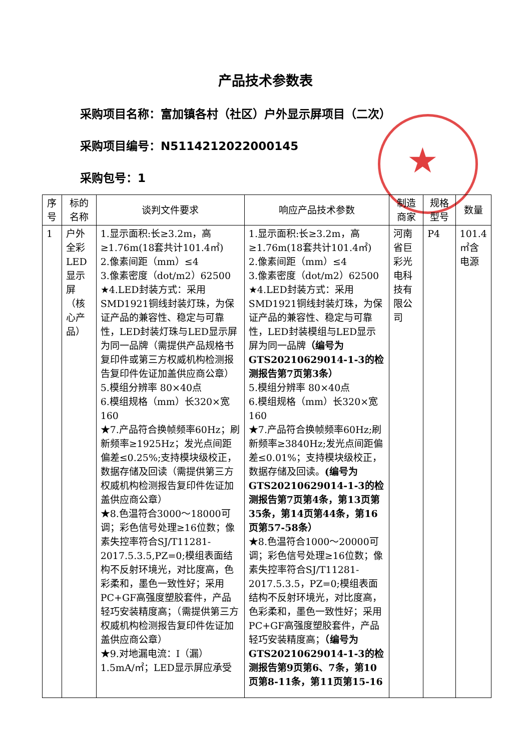★
产品技术参数表
采购项目名称：富加镇各村（社区）户外显示屏项目（二次）
采购项目编号：N5114212022000145
采购包号：1
| 序号 | 标的名称 | 谈判文件要求 | 响应产品技术参数 | 制造商家 | 规格型号 | 数量 |
| --- | --- | --- | --- | --- | --- | --- |
| 1 | 户外全彩LED显示屏（核心产品） | 1.显示面积:长≥3.2m，高≥1.76m(18套共计101.4㎡) 2.像素间距（mm）≤4 3.像素密度（dot/m2）62500 ★4.LED封装方式：采用SMD1921铜线封装灯珠，为保证产品的兼容性、稳定与可靠性，LED封装灯珠与LED显示屏为同一品牌（需提供产品规格书复印件或第三方权威机构检测报告复印件佐证加盖供应商公章） 5.模组分辨率 80×40点 6.模组规格（mm）长320×宽160 ★7.产品符合换帧频率60Hz；刷新频率≥1925Hz；发光点间距偏差≤0.25%;支持模块级校正，数据存储及回读（需提供第三方权威机构检测报告复印件佐证加盖供应商公章） ★8.色温符合3000～18000可调；彩色信号处理≥16位数；像素失控率符合SJ/T11281-2017.5.3.5,PZ=0;模组表面结构不反射环境光，对比度高，色彩柔和，墨色一致性好；采用PC+GF高强度塑胶套件，产品轻巧安装精度高；（需提供第三方权威机构检测报告复印件佐证加盖供应商公章） ★9.对地漏电流：I（漏）1.5mA/㎡；LED显示屏应承受 | 1.显示面积:长≥3.2m，高≥1.76m(18套共计101.4㎡) 2.像素间距（mm）≤4 3.像素密度（dot/m2）62500 ★4.LED封装方式：采用SMD1921铜线封装灯珠，为保证产品的兼容性、稳定与可靠性，LED封装模组与LED显示屏为同一品牌 （编号为GTS20210629014-1-3的检测报告第7页第3条） 5.模组分辨率 80×40点 6.模组规格（mm）长320×宽160 ★7.产品符合换帧频率60Hz;刷新频率≥3840Hz;发光点间距偏差≤0.01%；支持模块级校正，数据存储及回读。 (编号为GTS20210629014-1-3的检测报告第7页第4条，第13页第35条，第14页第44条，第16页第57-58条） ★8.色温符合1000～20000可调；彩色信号处理≥16位数；像素失控率符合SJ/T11281-2017.5.3.5，PZ=0;模组表面结构不反射环境光，对比度高，色彩柔和，墨色一致性好；采用PC+GF高强度塑胶套件，产品轻巧安装精度高； （编号为GTS20210629014-1-3的检测报告第9页第6、7条，第10页第8-11条，第11页第15-16 | 河南省巨彩光电科技有限公司 | P4 | 101.4㎡含电源 |